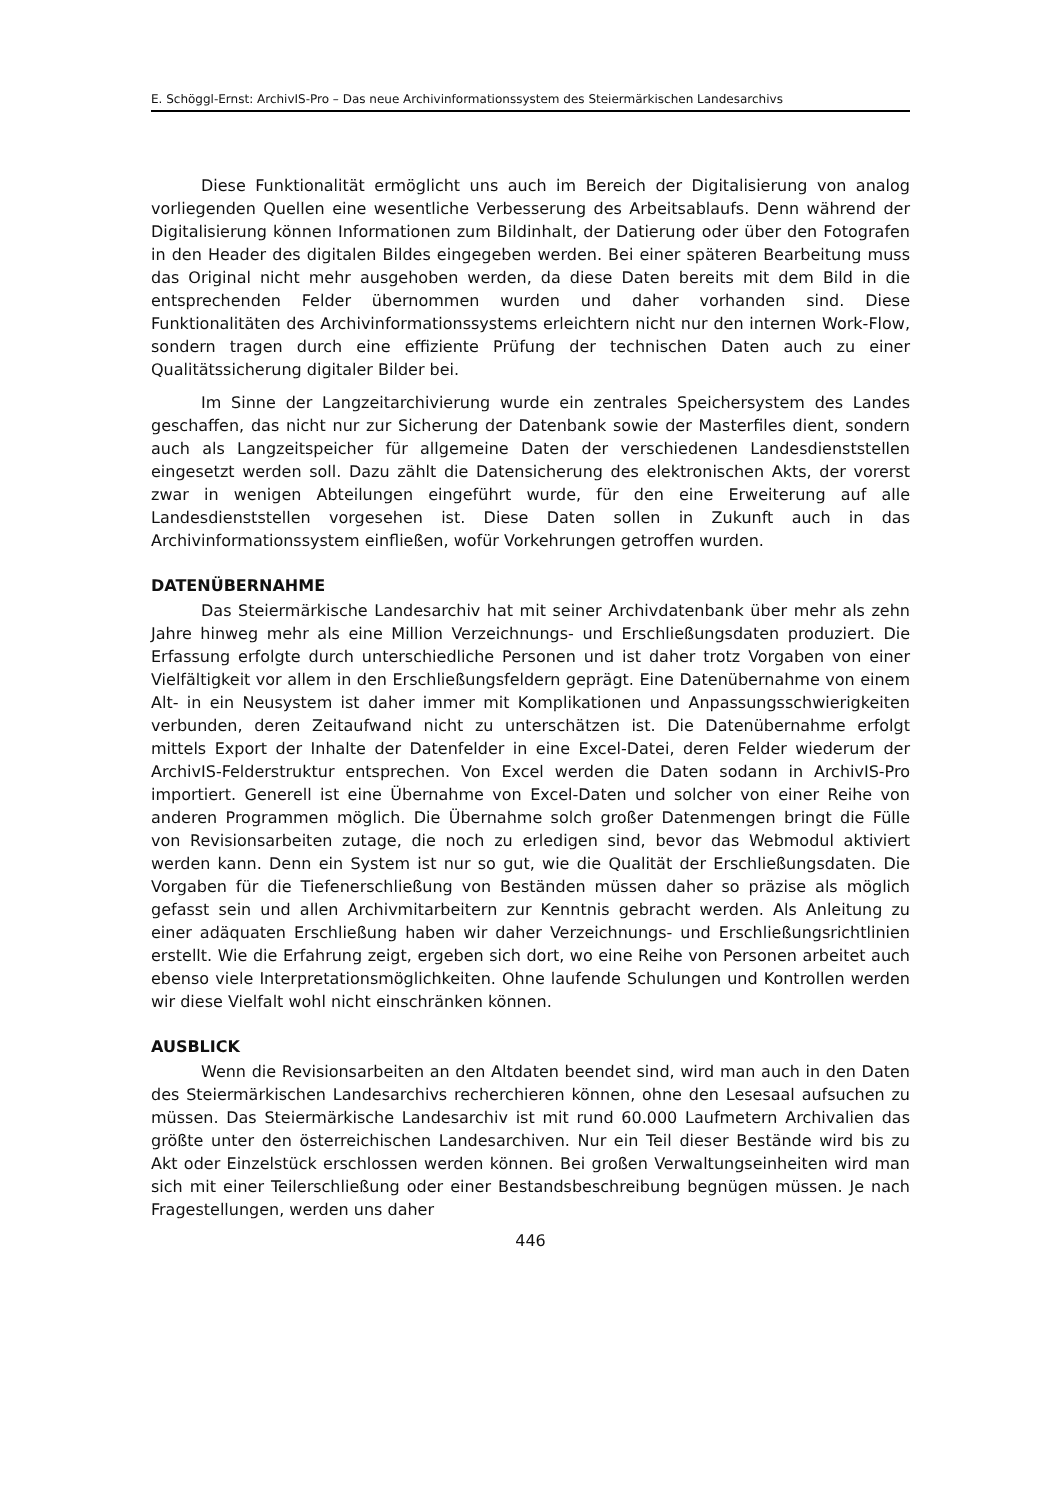E. Schöggl-Ernst: ArchivIS-Pro – Das neue Archivinformationssystem des Steiermärkischen Landesarchivs
Diese Funktionalität ermöglicht uns auch im Bereich der Digitalisierung von analog vorliegenden Quellen eine wesentliche Verbesserung des Arbeitsablaufs. Denn während der Digitalisierung können Informationen zum Bildinhalt, der Datierung oder über den Fotografen in den Header des digitalen Bildes eingegeben werden. Bei einer späteren Bearbeitung muss das Original nicht mehr ausgehoben werden, da diese Daten bereits mit dem Bild in die entsprechenden Felder übernommen wurden und daher vorhanden sind. Diese Funktionalitäten des Archivinformationssystems erleichtern nicht nur den internen Work-Flow, sondern tragen durch eine effiziente Prüfung der technischen Daten auch zu einer Qualitätssicherung digitaler Bilder bei.
Im Sinne der Langzeitarchivierung wurde ein zentrales Speichersystem des Landes geschaffen, das nicht nur zur Sicherung der Datenbank sowie der Masterfiles dient, sondern auch als Langzeitspeicher für allgemeine Daten der verschiedenen Landesdienststellen eingesetzt werden soll. Dazu zählt die Datensicherung des elektronischen Akts, der vorerst zwar in wenigen Abteilungen eingeführt wurde, für den eine Erweiterung auf alle Landesdienststellen vorgesehen ist. Diese Daten sollen in Zukunft auch in das Archivinformationssystem einfließen, wofür Vorkehrungen getroffen wurden.
DATENÜBERNAHME
Das Steiermärkische Landesarchiv hat mit seiner Archivdatenbank über mehr als zehn Jahre hinweg mehr als eine Million Verzeichnungs- und Erschließungsdaten produziert. Die Erfassung erfolgte durch unterschiedliche Personen und ist daher trotz Vorgaben von einer Vielfältigkeit vor allem in den Erschließungsfeldern geprägt. Eine Datenübernahme von einem Alt- in ein Neusystem ist daher immer mit Komplikationen und Anpassungsschwierigkeiten verbunden, deren Zeitaufwand nicht zu unterschätzen ist. Die Datenübernahme erfolgt mittels Export der Inhalte der Datenfelder in eine Excel-Datei, deren Felder wiederum der ArchivIS-Felderstruktur entsprechen. Von Excel werden die Daten sodann in ArchivIS-Pro importiert. Generell ist eine Übernahme von Excel-Daten und solcher von einer Reihe von anderen Programmen möglich. Die Übernahme solch großer Datenmengen bringt die Fülle von Revisionsarbeiten zutage, die noch zu erledigen sind, bevor das Webmodul aktiviert werden kann. Denn ein System ist nur so gut, wie die Qualität der Erschließungsdaten. Die Vorgaben für die Tiefenerschließung von Beständen müssen daher so präzise als möglich gefasst sein und allen Archivmitarbeitern zur Kenntnis gebracht werden. Als Anleitung zu einer adäquaten Erschließung haben wir daher Verzeichnungs- und Erschließungsrichtlinien erstellt. Wie die Erfahrung zeigt, ergeben sich dort, wo eine Reihe von Personen arbeitet auch ebenso viele Interpretationsmöglichkeiten. Ohne laufende Schulungen und Kontrollen werden wir diese Vielfalt wohl nicht einschränken können.
AUSBLICK
Wenn die Revisionsarbeiten an den Altdaten beendet sind, wird man auch in den Daten des Steiermärkischen Landesarchivs recherchieren können, ohne den Lesesaal aufsuchen zu müssen. Das Steiermärkische Landesarchiv ist mit rund 60.000 Laufmetern Archivalien das größte unter den österreichischen Landesarchiven. Nur ein Teil dieser Bestände wird bis zu Akt oder Einzelstück erschlossen werden können. Bei großen Verwaltungseinheiten wird man sich mit einer Teilerschließung oder einer Bestandsbeschreibung begnügen müssen. Je nach Fragestellungen, werden uns daher
446